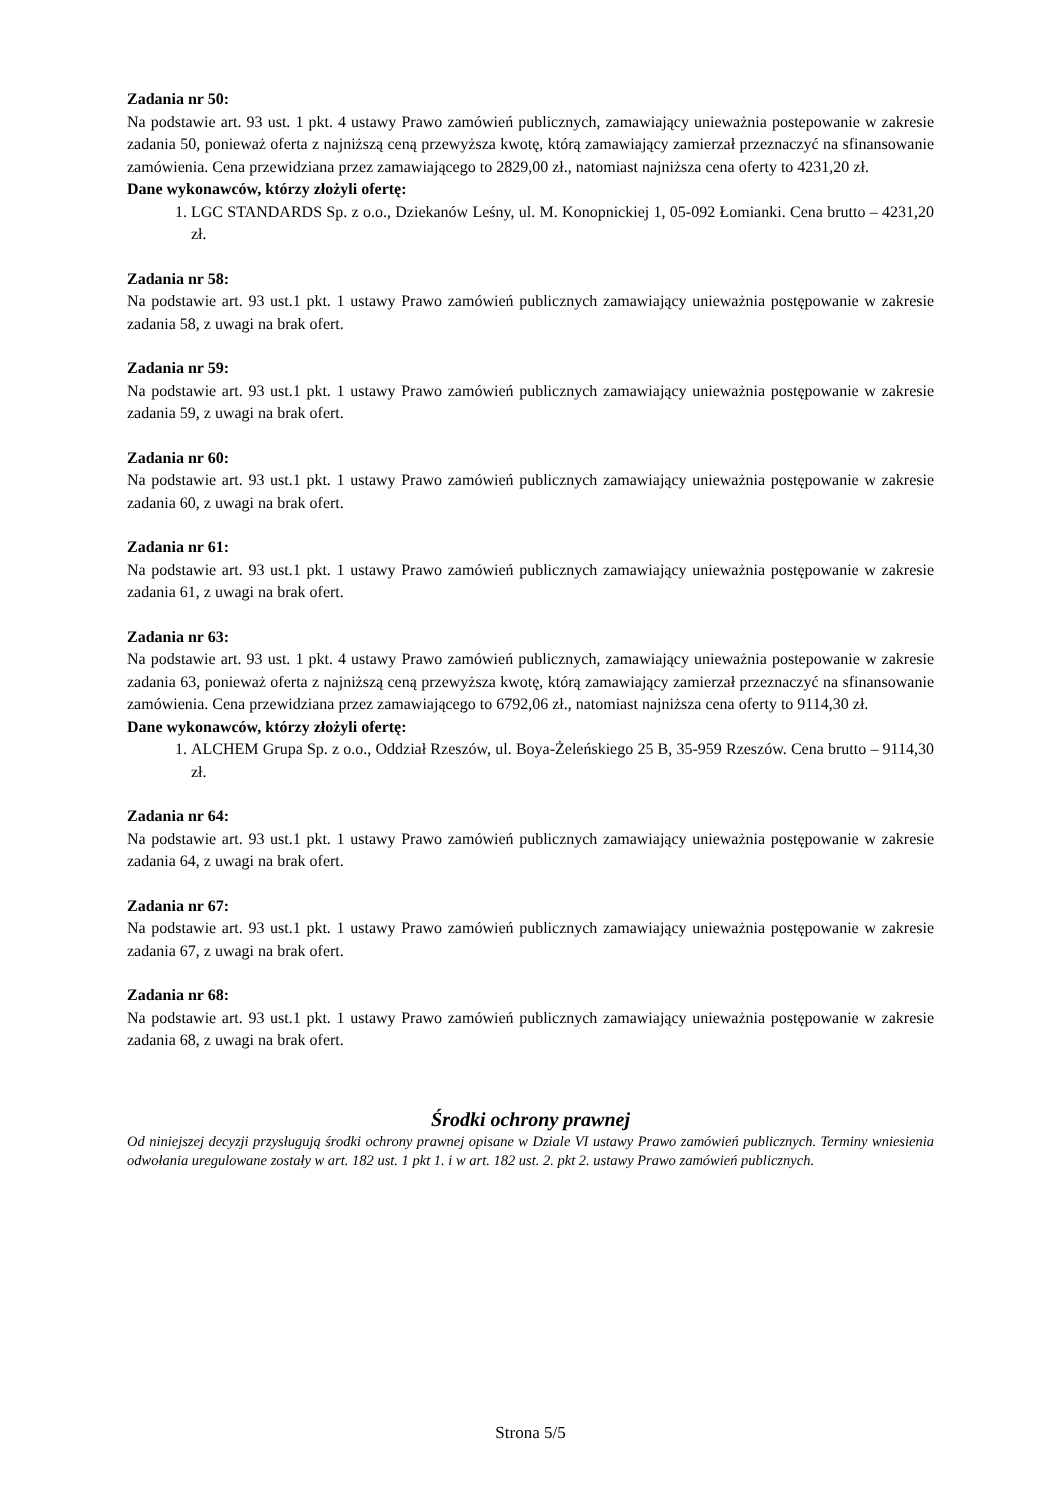Zadania nr 50:
Na podstawie art. 93 ust. 1 pkt. 4 ustawy Prawo zamówień publicznych, zamawiający unieważnia postepowanie w zakresie zadania 50, ponieważ oferta z najniższą ceną przewyższa kwotę, którą zamawiający zamierzał przeznaczyć na sfinansowanie zamówienia. Cena przewidziana przez zamawiającego to 2829,00 zł., natomiast najniższa cena oferty to 4231,20 zł.
Dane wykonawców, którzy złożyli ofertę:
1. LGC STANDARDS Sp. z o.o., Dziekanów Leśny, ul. M. Konopnickiej 1, 05-092 Łomianki. Cena brutto – 4231,20 zł.
Zadania nr 58:
Na podstawie art. 93 ust.1 pkt. 1 ustawy Prawo zamówień publicznych zamawiający unieważnia postępowanie w zakresie zadania 58, z uwagi na brak ofert.
Zadania nr 59:
Na podstawie art. 93 ust.1 pkt. 1 ustawy Prawo zamówień publicznych zamawiający unieważnia postępowanie w zakresie zadania 59, z uwagi na brak ofert.
Zadania nr 60:
Na podstawie art. 93 ust.1 pkt. 1 ustawy Prawo zamówień publicznych zamawiający unieważnia postępowanie w zakresie zadania 60, z uwagi na brak ofert.
Zadania nr 61:
Na podstawie art. 93 ust.1 pkt. 1 ustawy Prawo zamówień publicznych zamawiający unieważnia postępowanie w zakresie zadania 61, z uwagi na brak ofert.
Zadania nr 63:
Na podstawie art. 93 ust. 1 pkt. 4 ustawy Prawo zamówień publicznych, zamawiający unieważnia postepowanie w zakresie zadania 63, ponieważ oferta z najniższą ceną przewyższa kwotę, którą zamawiający zamierzał przeznaczyć na sfinansowanie zamówienia. Cena przewidziana przez zamawiającego to 6792,06 zł., natomiast najniższa cena oferty to 9114,30 zł.
Dane wykonawców, którzy złożyli ofertę:
1. ALCHEM Grupa Sp. z o.o., Oddział Rzeszów, ul. Boya-Żeleńskiego 25 B, 35-959 Rzeszów. Cena brutto – 9114,30 zł.
Zadania nr 64:
Na podstawie art. 93 ust.1 pkt. 1 ustawy Prawo zamówień publicznych zamawiający unieważnia postępowanie w zakresie zadania 64, z uwagi na brak ofert.
Zadania nr 67:
Na podstawie art. 93 ust.1 pkt. 1 ustawy Prawo zamówień publicznych zamawiający unieważnia postępowanie w zakresie zadania 67, z uwagi na brak ofert.
Zadania nr 68:
Na podstawie art. 93 ust.1 pkt. 1 ustawy Prawo zamówień publicznych zamawiający unieważnia postępowanie w zakresie zadania 68, z uwagi na brak ofert.
Środki ochrony prawnej
Od niniejszej decyzji przysługują środki ochrony prawnej opisane w Dziale VI ustawy Prawo zamówień publicznych. Terminy wniesienia odwołania uregulowane zostały w art. 182 ust. 1 pkt 1. i w art. 182 ust. 2. pkt 2. ustawy Prawo zamówień publicznych.
Strona 5/5